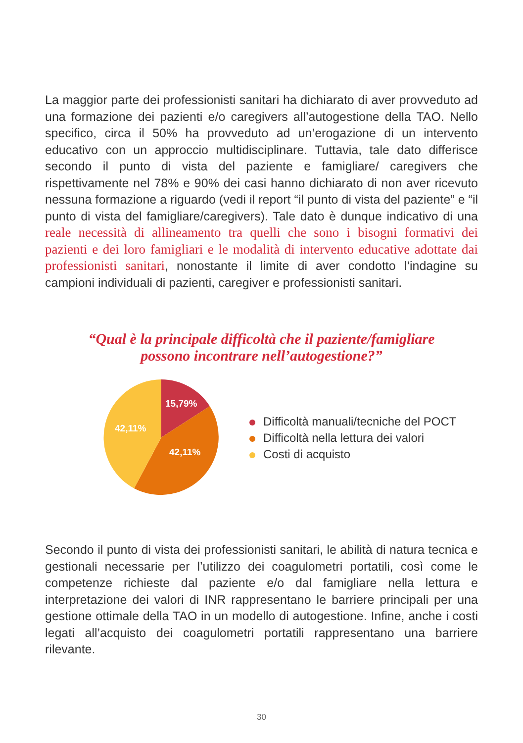La maggior parte dei professionisti sanitari ha dichiarato di aver provveduto ad una formazione dei pazienti e/o caregivers all’autogestione della TAO. Nello specifico, circa il 50% ha provveduto ad un’erogazione di un intervento educativo con un approccio multidisciplinare. Tuttavia, tale dato differisce secondo il punto di vista del paziente e famigliare/ caregivers che rispettivamente nel 78% e 90% dei casi hanno dichiarato di non aver ricevuto nessuna formazione a riguardo (vedi il report “il punto di vista del paziente” e “il punto di vista del famigliare/caregivers). Tale dato è dunque indicativo di una reale necessità di allineamento tra quelli che sono i bisogni formativi dei pazienti e dei loro famigliari e le modalità di intervento educative adottate dai professionisti sanitari, nonostante il limite di aver condotto l’indagine su campioni individuali di pazienti, caregiver e professionisti sanitari.
“Qual è la principale difficoltà che il paziente/famigliare
possono incontrare nell’autogestione?”
15,79%
42,11%
42,11%
Difficoltà manuali/tecniche del POCT
Difficoltà nella lettura dei valori
Costi di acquisto
Secondo il punto di vista dei professionisti sanitari, le abilità di natura tecnica e gestionali necessarie per l’utilizzo dei coagulometri portatili, così come le competenze richieste dal paziente e/o dal famigliare nella lettura e interpretazione dei valori di INR rappresentano le barriere principali per una gestione ottimale della TAO in un modello di autogestione. Infine, anche i costi legati all’acquisto dei coagulometri portatili rappresentano una barriere rilevante.
30